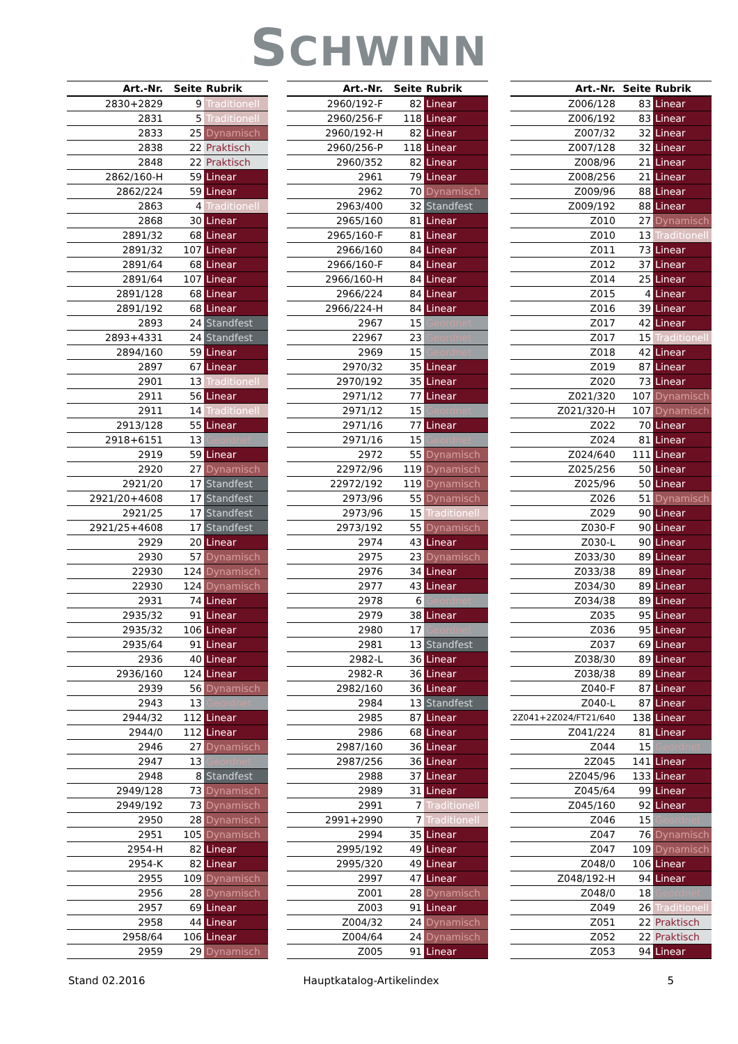SCHWINN
| Art.-Nr. | Seite | Rubrik |
| --- | --- | --- |
| 2830+2829 | 9 | Traditionell |
| 2831 | 5 | Traditionell |
| 2833 | 25 | Dynamisch |
| 2838 | 22 | Praktisch |
| 2848 | 22 | Praktisch |
| 2862/160-H | 59 | Linear |
| 2862/224 | 59 | Linear |
| 2863 | 4 | Traditionell |
| 2868 | 30 | Linear |
| 2891/32 | 68 | Linear |
| 2891/32 | 107 | Linear |
| 2891/64 | 68 | Linear |
| 2891/64 | 107 | Linear |
| 2891/128 | 68 | Linear |
| 2891/192 | 68 | Linear |
| 2893 | 24 | Standfest |
| 2893+4331 | 24 | Standfest |
| 2894/160 | 59 | Linear |
| 2897 | 67 | Linear |
| 2901 | 13 | Traditionell |
| 2911 | 56 | Linear |
| 2911 | 14 | Traditionell |
| 2913/128 | 55 | Linear |
| 2918+6151 | 13 | Geordnet |
| 2919 | 59 | Linear |
| 2920 | 27 | Dynamisch |
| 2921/20 | 17 | Standfest |
| 2921/20+4608 | 17 | Standfest |
| 2921/25 | 17 | Standfest |
| 2921/25+4608 | 17 | Standfest |
| 2929 | 20 | Linear |
| 2930 | 57 | Dynamisch |
| 22930 | 124 | Dynamisch |
| 22930 | 124 | Dynamisch |
| 2931 | 74 | Linear |
| 2935/32 | 91 | Linear |
| 2935/32 | 106 | Linear |
| 2935/64 | 91 | Linear |
| 2936 | 40 | Linear |
| 2936/160 | 124 | Linear |
| 2939 | 56 | Dynamisch |
| 2943 | 13 | Geordnet |
| 2944/32 | 112 | Linear |
| 2944/0 | 112 | Linear |
| 2946 | 27 | Dynamisch |
| 2947 | 13 | Geordnet |
| 2948 | 8 | Standfest |
| 2949/128 | 73 | Dynamisch |
| 2949/192 | 73 | Dynamisch |
| 2950 | 28 | Dynamisch |
| 2951 | 105 | Dynamisch |
| 2954-H | 82 | Linear |
| 2954-K | 82 | Linear |
| 2955 | 109 | Dynamisch |
| 2956 | 28 | Dynamisch |
| 2957 | 69 | Linear |
| 2958 | 44 | Linear |
| 2958/64 | 106 | Linear |
| 2959 | 29 | Dynamisch |
| Art.-Nr. | Seite | Rubrik |
| --- | --- | --- |
| 2960/192-F | 82 | Linear |
| 2960/256-F | 118 | Linear |
| 2960/192-H | 82 | Linear |
| 2960/256-P | 118 | Linear |
| 2960/352 | 82 | Linear |
| 2961 | 79 | Linear |
| 2962 | 70 | Dynamisch |
| 2963/400 | 32 | Standfest |
| 2965/160 | 81 | Linear |
| 2965/160-F | 81 | Linear |
| 2966/160 | 84 | Linear |
| 2966/160-F | 84 | Linear |
| 2966/160-H | 84 | Linear |
| 2966/224 | 84 | Linear |
| 2966/224-H | 84 | Linear |
| 2967 | 15 | Geordnet |
| 22967 | 23 | Geordnet |
| 2969 | 15 | Geordnet |
| 2970/32 | 35 | Linear |
| 2970/192 | 35 | Linear |
| 2971/12 | 77 | Linear |
| 2971/12 | 15 | Geordnet |
| 2971/16 | 77 | Linear |
| 2971/16 | 15 | Geordnet |
| 2972 | 55 | Dynamisch |
| 22972/96 | 119 | Dynamisch |
| 22972/192 | 119 | Dynamisch |
| 2973/96 | 55 | Dynamisch |
| 2973/96 | 15 | Traditionell |
| 2973/192 | 55 | Dynamisch |
| 2974 | 43 | Linear |
| 2975 | 23 | Dynamisch |
| 2976 | 34 | Linear |
| 2977 | 43 | Linear |
| 2978 | 6 | Geordnet |
| 2979 | 38 | Linear |
| 2980 | 17 | Geordnet |
| 2981 | 13 | Standfest |
| 2982-L | 36 | Linear |
| 2982-R | 36 | Linear |
| 2982/160 | 36 | Linear |
| 2984 | 13 | Standfest |
| 2985 | 87 | Linear |
| 2986 | 68 | Linear |
| 2987/160 | 36 | Linear |
| 2987/256 | 36 | Linear |
| 2988 | 37 | Linear |
| 2989 | 31 | Linear |
| 2991 | 7 | Traditionell |
| 2991+2990 | 7 | Traditionell |
| 2994 | 35 | Linear |
| 2995/192 | 49 | Linear |
| 2995/320 | 49 | Linear |
| 2997 | 47 | Linear |
| Z001 | 28 | Dynamisch |
| Z003 | 91 | Linear |
| Z004/32 | 24 | Dynamisch |
| Z004/64 | 24 | Dynamisch |
| Z005 | 91 | Linear |
| Art.-Nr. | Seite | Rubrik |
| --- | --- | --- |
| Z006/128 | 83 | Linear |
| Z006/192 | 83 | Linear |
| Z007/32 | 32 | Linear |
| Z007/128 | 32 | Linear |
| Z008/96 | 21 | Linear |
| Z008/256 | 21 | Linear |
| Z009/96 | 88 | Linear |
| Z009/192 | 88 | Linear |
| Z010 | 27 | Dynamisch |
| Z010 | 13 | Traditionell |
| Z011 | 73 | Linear |
| Z012 | 37 | Linear |
| Z014 | 25 | Linear |
| Z015 | 4 | Linear |
| Z016 | 39 | Linear |
| Z017 | 42 | Linear |
| Z017 | 15 | Traditionell |
| Z018 | 42 | Linear |
| Z019 | 87 | Linear |
| Z020 | 73 | Linear |
| Z021/320 | 107 | Dynamisch |
| Z021/320-H | 107 | Dynamisch |
| Z022 | 70 | Linear |
| Z024 | 81 | Linear |
| Z024/640 | 111 | Linear |
| Z025/256 | 50 | Linear |
| Z025/96 | 50 | Linear |
| Z026 | 51 | Dynamisch |
| Z029 | 90 | Linear |
| Z030-F | 90 | Linear |
| Z030-L | 90 | Linear |
| Z033/30 | 89 | Linear |
| Z033/38 | 89 | Linear |
| Z034/30 | 89 | Linear |
| Z034/38 | 89 | Linear |
| Z035 | 95 | Linear |
| Z036 | 95 | Linear |
| Z037 | 69 | Linear |
| Z038/30 | 89 | Linear |
| Z038/38 | 89 | Linear |
| Z040-F | 87 | Linear |
| Z040-L | 87 | Linear |
| 2Z041+2Z024/FT21/640 | 138 | Linear |
| Z041/224 | 81 | Linear |
| Z044 | 15 | Geordnet |
| 2Z045 | 141 | Linear |
| 2Z045/96 | 133 | Linear |
| Z045/64 | 99 | Linear |
| Z045/160 | 92 | Linear |
| Z046 | 15 | Geordnet |
| Z047 | 76 | Dynamisch |
| Z047 | 109 | Dynamisch |
| Z048/0 | 106 | Linear |
| Z048/192-H | 94 | Linear |
| Z048/0 | 18 | Geordnet |
| Z049 | 26 | Traditionell |
| Z051 | 22 | Praktisch |
| Z052 | 22 | Praktisch |
| Z053 | 94 | Linear |
Stand 02.2016 Hauptkatalog-Artikelindex 5